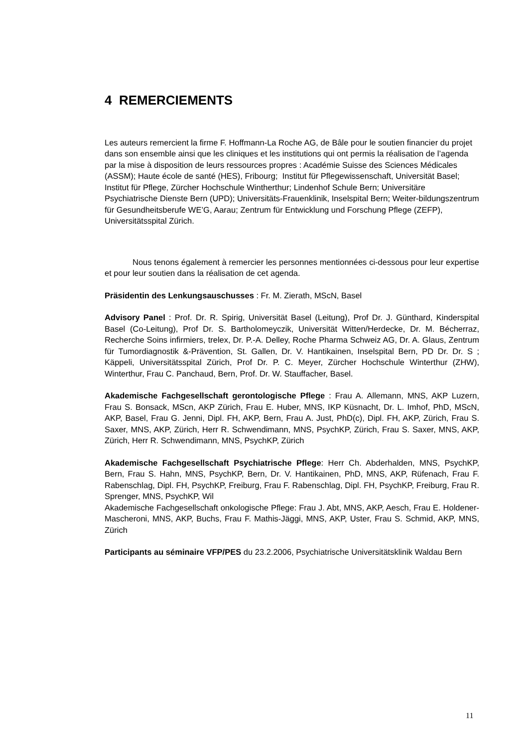4 REMERCIEMENTS
Les auteurs remercient la firme F. Hoffmann-La Roche AG, de Bâle pour le soutien financier du projet dans son ensemble ainsi que les cliniques et les institutions qui ont permis la réalisation de l’agenda par la mise à disposition de leurs ressources propres : Académie Suisse des Sciences Médicales (ASSM); Haute école de santé (HES), Fribourg; Institut für Pflegewissenschaft, Universität Basel; Institut für Pflege, Zürcher Hochschule Wintherthur; Lindenhof Schule Bern; Universitäre Psychiatrische Dienste Bern (UPD); Universitäts-Frauenklinik, Inselspital Bern; Weiter-bildungszentrum für Gesundheitsberufe WE’G, Aarau; Zentrum für Entwicklung und Forschung Pflege (ZEFP), Universitätsspital Zürich.
Nous tenons également à remercier les personnes mentionnées ci-dessous pour leur expertise et pour leur soutien dans la réalisation de cet agenda.
Präsidentin des Lenkungsauschusses : Fr. M. Zierath, MScN, Basel
Advisory Panel : Prof. Dr. R. Spirig, Universität Basel (Leitung), Prof Dr. J. Günthard, Kinderspital Basel (Co-Leitung), Prof Dr. S. Bartholomeyczik, Universität Witten/Herdecke, Dr. M. Bécherraz, Recherche Soins infirmiers, trelex, Dr. P.-A. Delley, Roche Pharma Schweiz AG, Dr. A. Glaus, Zentrum für Tumordiagnostik &-Prävention, St. Gallen, Dr. V. Hantikainen, Inselspital Bern, PD Dr. Dr. S ; Käppeli, Universitätsspital Zürich, Prof Dr. P. C. Meyer, Zürcher Hochschule Winterthur (ZHW), Winterthur, Frau C. Panchaud, Bern, Prof. Dr. W. Stauffacher, Basel.
Akademische Fachgesellschaft gerontologische Pflege : Frau A. Allemann, MNS, AKP Luzern, Frau S. Bonsack, MScn, AKP Zürich, Frau E. Huber, MNS, IKP Küsnacht, Dr. L. Imhof, PhD, MScN, AKP, Basel, Frau G. Jenni, Dipl. FH, AKP, Bern, Frau A. Just, PhD(c), Dipl. FH, AKP, Zürich, Frau S. Saxer, MNS, AKP, Zürich, Herr R. Schwendimann, MNS, PsychKP, Zürich, Frau S. Saxer, MNS, AKP, Zürich, Herr R. Schwendimann, MNS, PsychKP, Zürich
Akademische Fachgesellschaft Psychiatrische Pflege: Herr Ch. Abderhalden, MNS, PsychKP, Bern, Frau S. Hahn, MNS, PsychKP, Bern, Dr. V. Hantikainen, PhD, MNS, AKP, Rüfenach, Frau F. Rabenschlag, Dipl. FH, PsychKP, Freiburg, Frau F. Rabenschlag, Dipl. FH, PsychKP, Freiburg, Frau R. Sprenger, MNS, PsychKP, Wil
Akademische Fachgesellschaft onkologische Pflege: Frau J. Abt, MNS, AKP, Aesch, Frau E. Holdener-Mascheroni, MNS, AKP, Buchs, Frau F. Mathis-Jäggi, MNS, AKP, Uster, Frau S. Schmid, AKP, MNS, Zürich
Participants au séminaire VFP/PES du 23.2.2006, Psychiatrische Universitätsklinik Waldau Bern
11